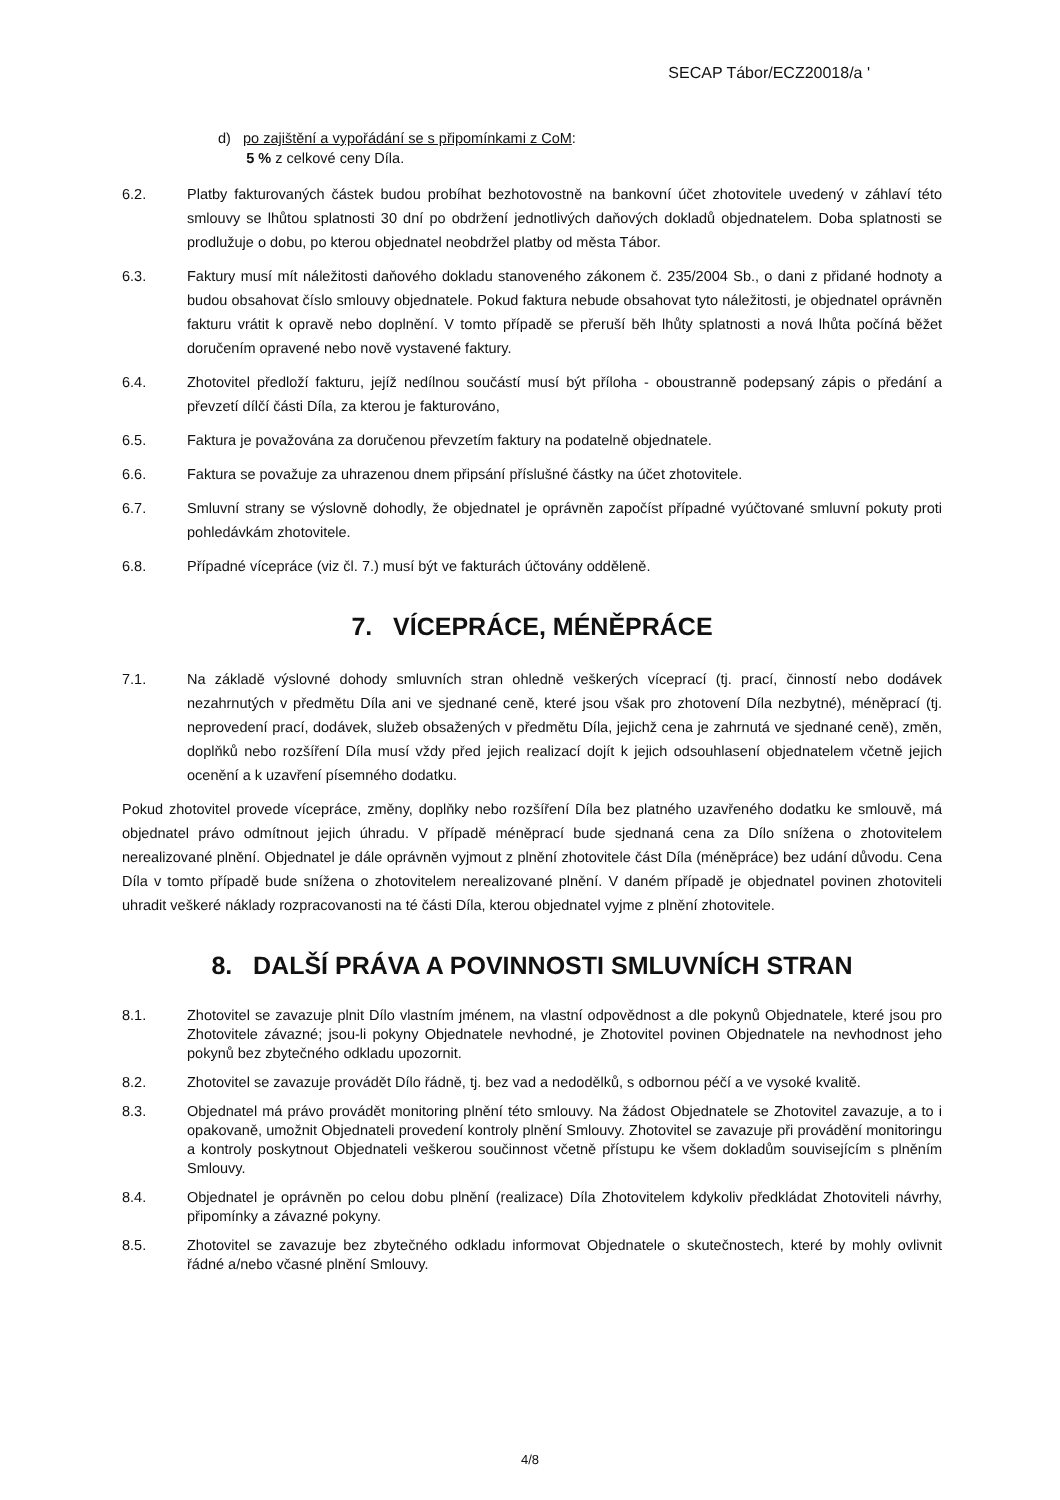SECAP Tábor/ECZ20018/a '
d) po zajištění a vypořádání se s připomínkami z CoM:
5 % z celkové ceny Díla.
6.2. Platby fakturovaných částek budou probíhat bezhotovostně na bankovní účet zhotovitele uvedený v záhlaví této smlouvy se lhůtou splatnosti 30 dní po obdržení jednotlivých daňových dokladů objednatelem. Doba splatnosti se prodlužuje o dobu, po kterou objednatel neobdržel platby od města Tábor.
6.3. Faktury musí mít náležitosti daňového dokladu stanoveného zákonem č. 235/2004 Sb., o dani z přidané hodnoty a budou obsahovat číslo smlouvy objednatele. Pokud faktura nebude obsahovat tyto náležitosti, je objednatel oprávněn fakturu vrátit k opravě nebo doplnění. V tomto případě se přeruší běh lhůty splatnosti a nová lhůta počíná běžet doručením opravené nebo nově vystavené faktury.
6.4. Zhotovitel předloží fakturu, jejíž nedílnou součástí musí být příloha - oboustranně podepsaný zápis o předání a převzetí dílčí části Díla, za kterou je fakturováno,
6.5. Faktura je považována za doručenou převzetím faktury na podatelně objednatele.
6.6. Faktura se považuje za uhrazenou dnem připsání příslušné částky na účet zhotovitele.
6.7. Smluvní strany se výslovně dohodly, že objednatel je oprávněn započíst případné vyúčtované smluvní pokuty proti pohledávkám zhotovitele.
6.8. Případné vícepráce (viz čl. 7.) musí být ve fakturách účtovány odděleně.
7. VÍCEPRÁCE, MÉNĚPRÁCE
7.1. Na základě výslovné dohody smluvních stran ohledně veškerých víceprací (tj. prací, činností nebo dodávek nezahrnutých v předmětu Díla ani ve sjednané ceně, které jsou však pro zhotovení Díla nezbytné), méněprací (tj. neprovedení prací, dodávek, služeb obsažených v předmětu Díla, jejichž cena je zahrnutá ve sjednané ceně), změn, doplňků nebo rozšíření Díla musí vždy před jejich realizací dojít k jejich odsouhlasení objednatelem včetně jejich ocenění a k uzavření písemného dodatku.
Pokud zhotovitel provede vícepráce, změny, doplňky nebo rozšíření Díla bez platného uzavřeného dodatku ke smlouvě, má objednatel právo odmítnout jejich úhradu. V případě méněprací bude sjednaná cena za Dílo snížena o zhotovitelem nerealizované plnění. Objednatel je dále oprávněn vyjmout z plnění zhotovitele část Díla (méněpráce) bez udání důvodu. Cena Díla v tomto případě bude snížena o zhotovitelem nerealizované plnění. V daném případě je objednatel povinen zhotoviteli uhradit veškeré náklady rozpracovanosti na té části Díla, kterou objednatel vyjme z plnění zhotovitele.
8. DALŠÍ PRÁVA A POVINNOSTI SMLUVNÍCH STRAN
8.1. Zhotovitel se zavazuje plnit Dílo vlastním jménem, na vlastní odpovědnost a dle pokynů Objednatele, které jsou pro Zhotovitele závazné; jsou-li pokyny Objednatele nevhodné, je Zhotovitel povinen Objednatele na nevhodnost jeho pokynů bez zbytečného odkladu upozornit.
8.2. Zhotovitel se zavazuje provádět Dílo řádně, tj. bez vad a nedodělků, s odbornou péčí a ve vysoké kvalitě.
8.3. Objednatel má právo provádět monitoring plnění této smlouvy. Na žádost Objednatele se Zhotovitel zavazuje, a to i opakovaně, umožnit Objednateli provedení kontroly plnění Smlouvy. Zhotovitel se zavazuje při provádění monitoringu a kontroly poskytnout Objednateli veškerou součinnost včetně přístupu ke všem dokladům souvisejícím s plněním Smlouvy.
8.4. Objednatel je oprávněn po celou dobu plnění (realizace) Díla Zhotovitelem kdykoliv předkládat Zhotoviteli návrhy, připomínky a závazné pokyny.
8.5. Zhotovitel se zavazuje bez zbytečného odkladu informovat Objednatele o skutečnostech, které by mohly ovlivnit řádné a/nebo včasné plnění Smlouvy.
4/8